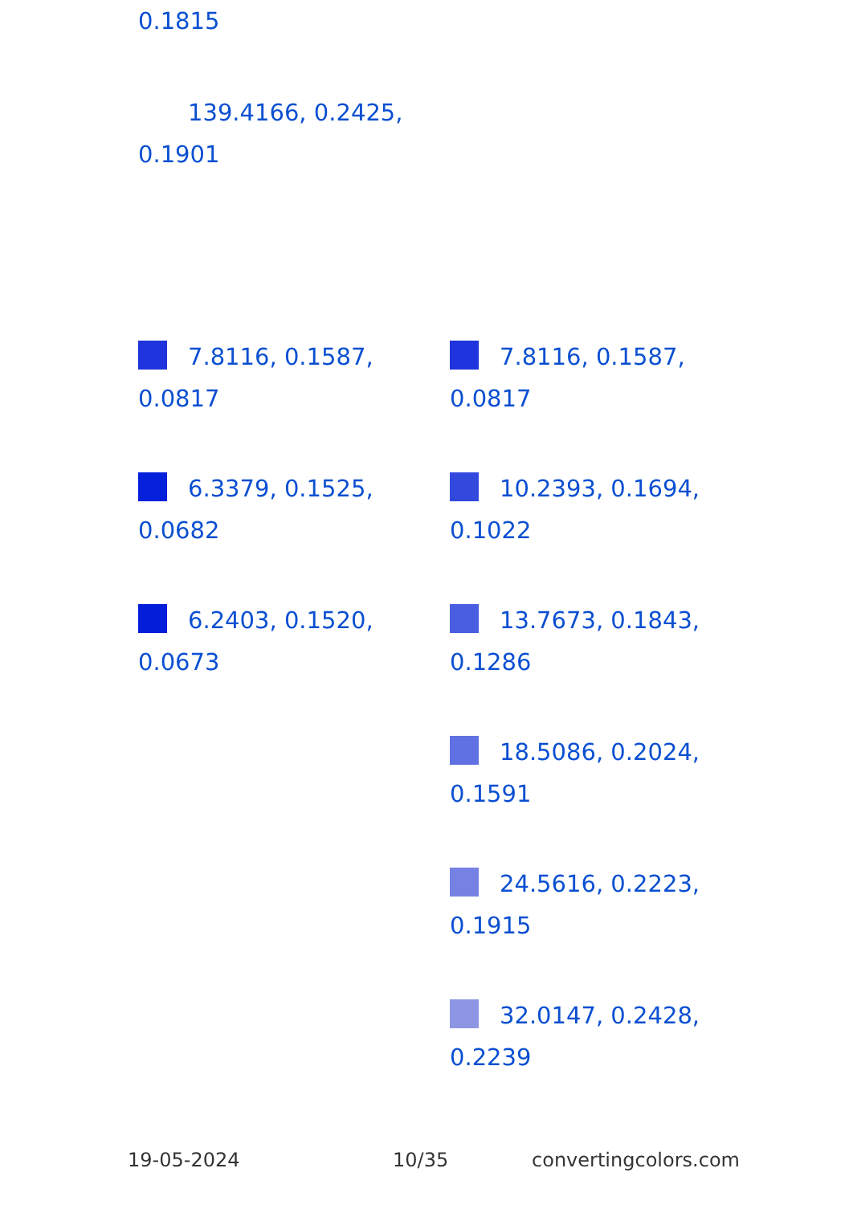0.1815
139.4166, 0.2425, 0.1901
7.8116, 0.1587, 0.0817
7.8116, 0.1587, 0.0817
6.3379, 0.1525, 0.0682
10.2393, 0.1694, 0.1022
6.2403, 0.1520, 0.0673
13.7673, 0.1843, 0.1286
18.5086, 0.2024, 0.1591
24.5616, 0.2223, 0.1915
32.0147, 0.2428, 0.2239
19-05-2024 10/35 convertingcolors.com